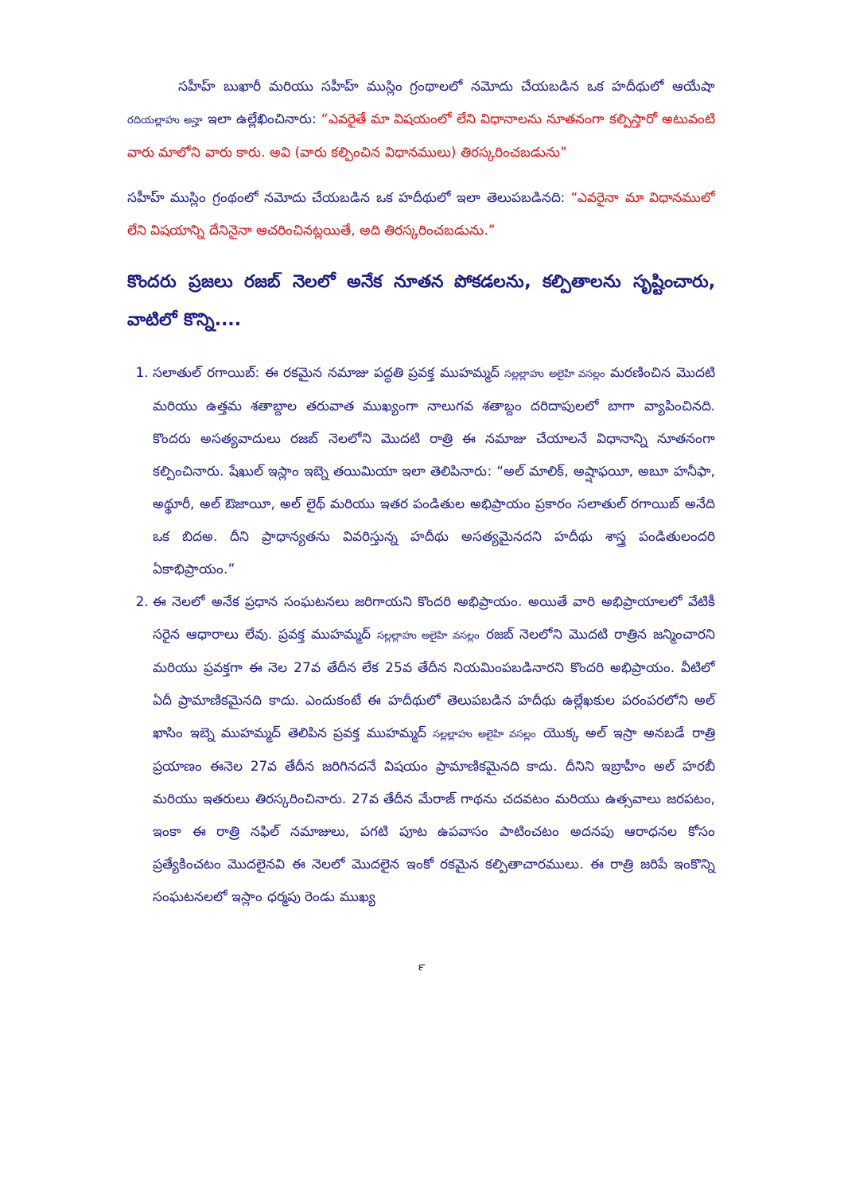సహీహ్ బుఖారీ మరియు సహీహ్ ముస్లిం గ్రంథాలలో నమోదు చేయబడిన ఒక హదీథులో ఆయేషా రదియల్లాహు అన్హా ఇలా ఉల్లేఖించినారు: “ఎవరైతే మా విషయంలో లేని విధానాలను నూతనంగా కల్పిస్తారో అటువంటి వారు మాలోని వారు కారు. అవి (వారు కల్పించిన విధానములు) తిరస్కరించబడును”
సహీహ్ ముస్లిం గ్రంథంలో నమోదు చేయబడిన ఒక హదీథులో ఇలా తెలుపబడినది: “ఎవరైనా మా విధానములో లేని విషయాన్ని దేనినైనా ఆచరించినట్లయితే, అది తిరస్కరించబడును.”
కొందరు ప్రజలు రజబ్ నెలలో అనేక నూతన పోకడలను, కల్పితాలను సృష్టించారు, వాటిలో కొన్ని....
1. సలాతుల్ రగాయిబ్: ఈ రకమైన నమాజు పద్ధతి ప్రవక్త ముహమ్మద్ సల్లల్లాహు అలైహి వసల్లం మరణించిన మొదటి మరియు ఉత్తమ శతాబ్దాల తరువాత ముఖ్యంగా నాలుగవ శతాబ్దం దరిదాపులలో బాగా వ్యాపించినది. కొందరు అసత్యవాదులు రజబ్ నెలలోని మొదటి రాత్రి ఈ నమాజు చేయాలనే విధానాన్ని నూతనంగా కల్పించినారు. షేఖుల్ ఇస్లాం ఇబ్నె తయిమియా ఇలా తెలిపినారు: “అల్ మాలిక్, అష్షాఫయీ, అబూ హనీఫా, అథ్థూరీ, అల్ ఔజాయీ, అల్ లైథ్ మరియు ఇతర పండితుల అభిప్రాయం ప్రకారం సలాతుల్ రగాయిబ్ అనేది ఒక బిదఅ. దీని ప్రాధాన్యతను వివరిస్తున్న హదీథు అసత్యమైనదని హదీథు శాస్త్ర పండితులందరి ఏకాభిప్రాయం.”
2. ఈ నెలలో అనేక ప్రధాన సంఘటనలు జరిగాయని కొందరి అభిప్రాయం. అయితే వారి అభిప్రాయాలలో వేటికీ సరైన ఆధారాలు లేవు. ప్రవక్త ముహమ్మద్ సల్లల్లాహు అలైహి వసల్లం రజబ్ నెలలోని మొదటి రాత్రిన జన్మించారని మరియు ప్రవక్తగా ఈ నెల 27వ తేదీన లేక 25వ తేదీన నియమింపబడినారని కొందరి అభిప్రాయం. వీటిలో ఏదీ ప్రామాణికమైనది కాదు. ఎందుకంటే ఈ హదీథులో తెలుపబడిన హదీథు ఉల్లేఖకుల పరంపరలోని అల్ ఖాసిం ఇబ్నె ముహమ్మద్ తెలిపిన ప్రవక్త ముహమ్మద్ సల్లల్లాహు అలైహి వసల్లం యొక్క అల్ ఇస్రా అనబడే రాత్రి ప్రయాణం ఈనెల 27వ తేదీన జరిగినదనే విషయం ప్రామాణికమైనది కాదు. దీనిని ఇబ్రాహీం అల్ హరబీ మరియు ఇతరులు తిరస్కరించినారు. 27వ తేదీన మేరాజ్ గాథను చదవటం మరియు ఉత్సవాలు జరపటం, ఇంకా ఈ రాత్రి నఫిల్ నమాజులు, పగటి పూట ఉపవాసం పాటించటం అదనపు ఆరాధనల కోసం ప్రత్యేకించటం మొదలైనవి ఈ నెలలో మొదలైన ఇంకో రకమైన కల్పితాచారములు. ఈ రాత్రి జరిపే ఇంకొన్ని సంఘటనలలో ఇస్లాం ధర్మపు రెండు ముఖ్య
౯